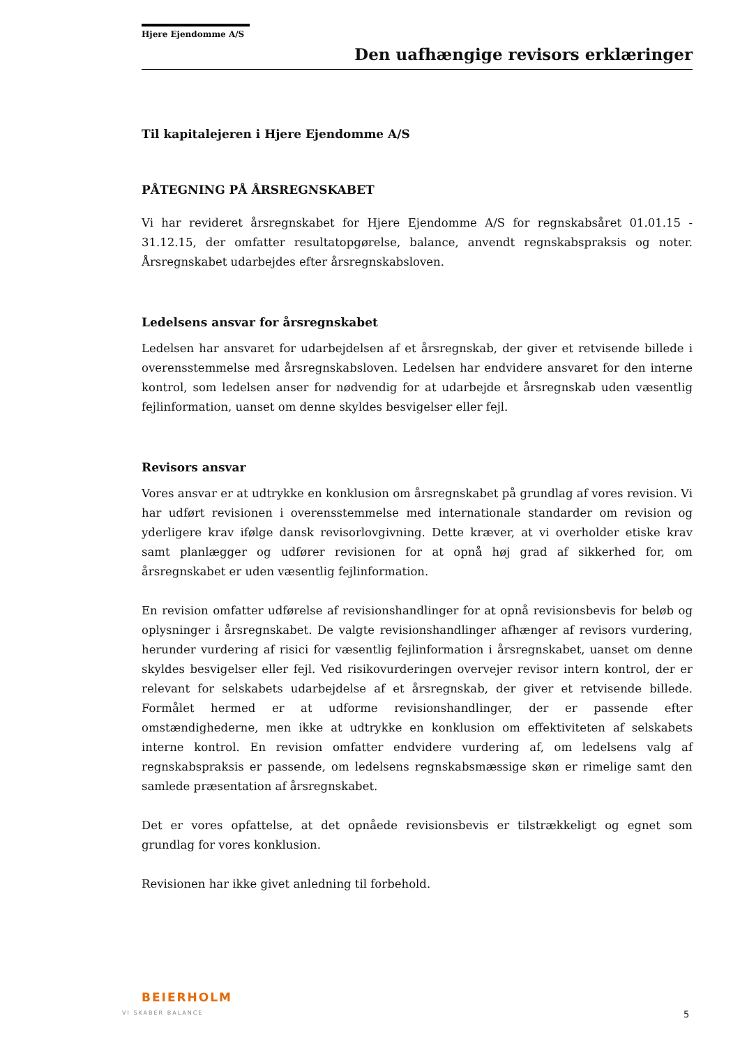Hjere Ejendomme A/S
Den uafhængige revisors erklæringer
Til kapitalejeren i Hjere Ejendomme A/S
PÅTEGNING PÅ ÅRSREGNSKABET
Vi har revideret årsregnskabet for Hjere Ejendomme A/S for regnskabsåret 01.01.15 - 31.12.15, der omfatter resultatopgørelse, balance, anvendt regnskabspraksis og noter. Årsregnskabet udarbejdes efter årsregnskabsloven.
Ledelsens ansvar for årsregnskabet
Ledelsen har ansvaret for udarbejdelsen af et årsregnskab, der giver et retvisende billede i overensstemmelse med årsregnskabsloven. Ledelsen har endvidere ansvaret for den interne kontrol, som ledelsen anser for nødvendig for at udarbejde et årsregnskab uden væsentlig fejlinformation, uanset om denne skyldes besvigelser eller fejl.
Revisors ansvar
Vores ansvar er at udtrykke en konklusion om årsregnskabet på grundlag af vores revision. Vi har udført revisionen i overensstemmelse med internationale standarder om revision og yderligere krav ifølge dansk revisorlovgivning. Dette kræver, at vi overholder etiske krav samt planlægger og udfører revisionen for at opnå høj grad af sikkerhed for, om årsregnskabet er uden væsentlig fejlinformation.
En revision omfatter udførelse af revisionshandlinger for at opnå revisionsbevis for beløb og oplysninger i årsregnskabet. De valgte revisionshandlinger afhænger af revisors vurdering, herunder vurdering af risici for væsentlig fejlinformation i årsregnskabet, uanset om denne skyldes besvigelser eller fejl. Ved risikovurderingen overvejer revisor intern kontrol, der er relevant for selskabets udarbejdelse af et årsregnskab, der giver et retvisende billede. Formålet hermed er at udforme revisionshandlinger, der er passende efter omstændighederne, men ikke at udtrykke en konklusion om effektiviteten af selskabets interne kontrol. En revision omfatter endvidere vurdering af, om ledelsens valg af regnskabspraksis er passende, om ledelsens regnskabsmæssige skøn er rimelige samt den samlede præsentation af årsregnskabet.
Det er vores opfattelse, at det opnåede revisionsbevis er tilstrækkeligt og egnet som grundlag for vores konklusion.
Revisionen har ikke givet anledning til forbehold.
BEIERHOLM
VI SKABER BALANCE
5